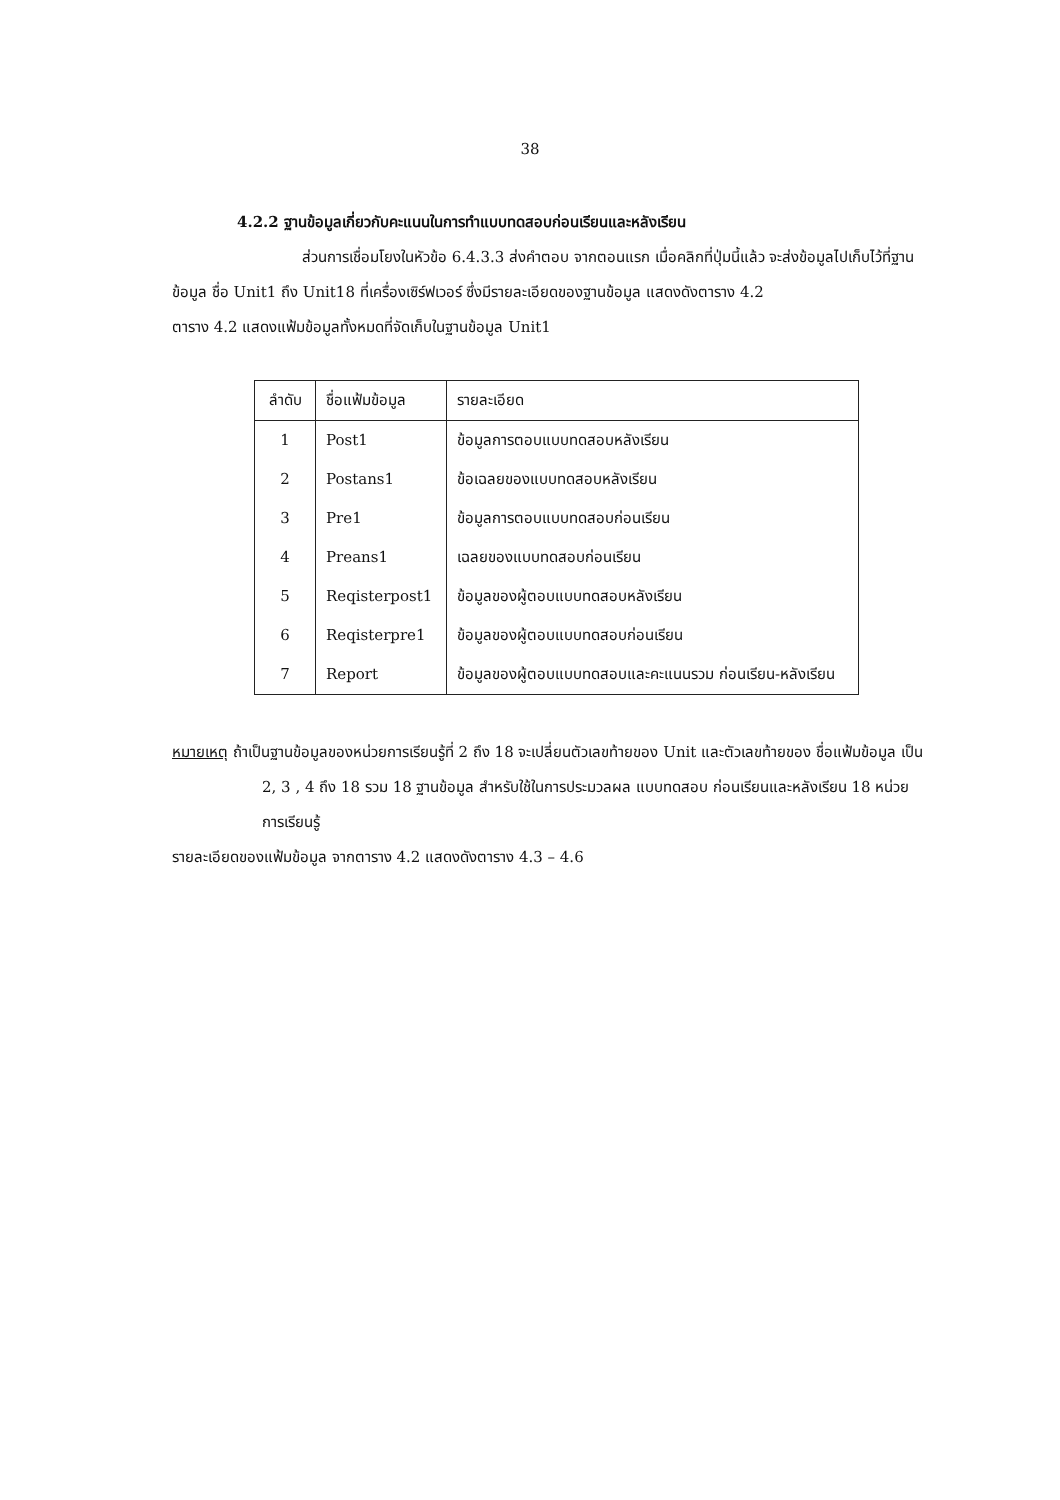38
4.2.2 ฐานข้อมูลเกี่ยวกับคะแนนในการทำแบบทดสอบก่อนเรียนและหลังเรียน
ส่วนการเชื่อมโยงในหัวข้อ 6.4.3.3 ส่งคำตอบ จากตอนแรก เมื่อคลิกที่ปุ่มนี้แล้ว จะส่งข้อมูลไปเก็บไว้ที่ฐานข้อมูล ชื่อ Unit1 ถึง Unit18 ที่เครื่องเซิร์ฟเวอร์ ซึ่งมีรายละเอียดของฐานข้อมูล แสดงดังตาราง 4.2
ตาราง 4.2 แสดงแฟ้มข้อมูลทั้งหมดที่จัดเก็บในฐานข้อมูล Unit1
| ลำดับ | ชื่อแฟ้มข้อมูล | รายละเอียด |
| --- | --- | --- |
| 1 | Post1 | ข้อมูลการตอบแบบทดสอบหลังเรียน |
| 2 | Postans1 | ข้อเฉลยของแบบทดสอบหลังเรียน |
| 3 | Pre1 | ข้อมูลการตอบแบบทดสอบก่อนเรียน |
| 4 | Preans1 | เฉลยของแบบทดสอบก่อนเรียน |
| 5 | Reqisterpost1 | ข้อมูลของผู้ตอบแบบทดสอบหลังเรียน |
| 6 | Reqisterpre1 | ข้อมูลของผู้ตอบแบบทดสอบก่อนเรียน |
| 7 | Report | ข้อมูลของผู้ตอบแบบทดสอบและคะแนนรวม ก่อนเรียน-หลังเรียน |
หมายเหตุ ถ้าเป็นฐานข้อมูลของหน่วยการเรียนรู้ที่ 2 ถึง 18 จะเปลี่ยนตัวเลขท้ายของ Unit และตัวเลขท้ายของ ชื่อแฟ้มข้อมูล เป็น 2, 3 , 4 ถึง 18 รวม 18 ฐานข้อมูล สำหรับใช้ในการประมวลผล แบบทดสอบ ก่อนเรียนและหลังเรียน 18 หน่วย การเรียนรู้
รายละเอียดของแฟ้มข้อมูล จากตาราง 4.2 แสดงดังตาราง 4.3 – 4.6